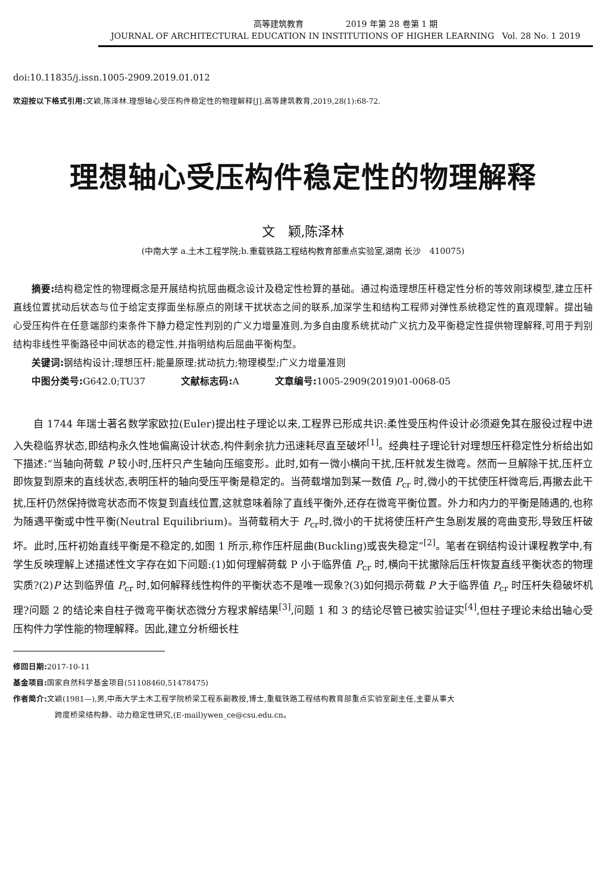高等建筑教育 2019 年第 28 卷第 1 期
JOURNAL OF ARCHITECTURAL EDUCATION IN INSTITUTIONS OF HIGHER LEARNING Vol. 28 No. 1 2019
doi:10.11835/j.issn.1005-2909.2019.01.012
欢迎按以下格式引用: 文颖,陈泽林.理想轴心受压构件稳定性的物理解释[J].高等建筑教育,2019,28(1):68-72.
理想轴心受压构件稳定性的物理解释
文　颖,陈泽林
(中南大学 a.土木工程学院;b.重载铁路工程结构教育部重点实验室,湖南 长沙　410075)
摘要: 结构稳定性的物理概念是开展结构抗屈曲概念设计及稳定性检算的基础。通过构造理想压杆稳定性分析的等效刚球模型,建立压杆直线位置扰动后状态与位于给定支撑面坐标原点的刚球干扰状态之间的联系,加深学生和结构工程师对弹性系统稳定性的直观理解。提出轴心受压构件在任意端部约束条件下静力稳定性判别的广义力增量准则,为多自由度系统扰动广义抗力及平衡稳定性提供物理解释,可用于判别结构非线性平衡路径中间状态的稳定性,并指明结构后屈曲平衡构型。
关键词: 钢结构设计;理想压杆;能量原理;扰动抗力;物理模型;广义力增量准则
中图分类号: G642.0;TU37 文献标志码: A 文章编号: 1005-2909(2019)01-0068-05
自 1744 年瑞士著名数学家欧拉(Euler)提出柱子理论以来,工程界已形成共识:柔性受压构件设计必须避免其在服役过程中进入失稳临界状态,即结构永久性地偏离设计状态,构件剩余抗力迅速耗尽直至破坏<sup>[1]</sup>。经典柱子理论针对理想压杆稳定性分析给出如下描述:“当轴向荷载 P 较小时,压杆只产生轴向压缩变形。此时,如有一微小横向干扰,压杆就发生微弯。然而一旦解除干扰,压杆立即恢复到原来的直线状态,表明压杆的轴向受压平衡是稳定的。当荷载增加到某一数值 P<sub>cr</sub> 时,微小的干扰使压杆微弯后,再撤去此干扰,压杆仍然保持微弯状态而不恢复到直线位置,这就意味着除了直线平衡外,还存在微弯平衡位置。外力和内力的平衡是随遇的,也称为随遇平衡或中性平衡(Neutral Equilibrium)。当荷载稍大于 P<sub>cr</sub>时,微小的干扰将使压杆产生急剧发展的弯曲变形,导致压杆破坏。此时,压杆初始直线平衡是不稳定的,如图 1 所示,称作压杆屈曲(Buckling)或丧失稳定”<sup>[2]</sup>。笔者在钢结构设计课程教学中,有学生反映理解上述描述性文字存在如下问题:(1)如何理解荷载 P 小于临界值 P<sub>cr</sub> 时,横向干扰撤除后压杆恢复直线平衡状态的物理实质?(2)P 达到临界值 P<sub>cr</sub> 时,如何解释线性构件的平衡状态不是唯一现象?(3)如何揭示荷载 P 大于临界值 P<sub>cr</sub> 时压杆失稳破坏机理?问题 2 的结论来自柱子微弯平衡状态微分方程求解结果<sup>[3]</sup>,问题 1 和 3 的结论尽管已被实验证实<sup>[4]</sup>,但柱子理论未给出轴心受压构件力学性能的物理解释。因此,建立分析细长柱
修回日期: 2017-10-11
基金项目: 国家自然科学基金项目(51108460,51478475)
作者简介: 文颖(1981—),男,中南大学土木工程学院桥梁工程系副教授,博士,重载铁路工程结构教育部重点实验室副主任,主要从事大
跨度桥梁结构静、动力稳定性研究,(E-mail)ywen_ce@csu.edu.cn。